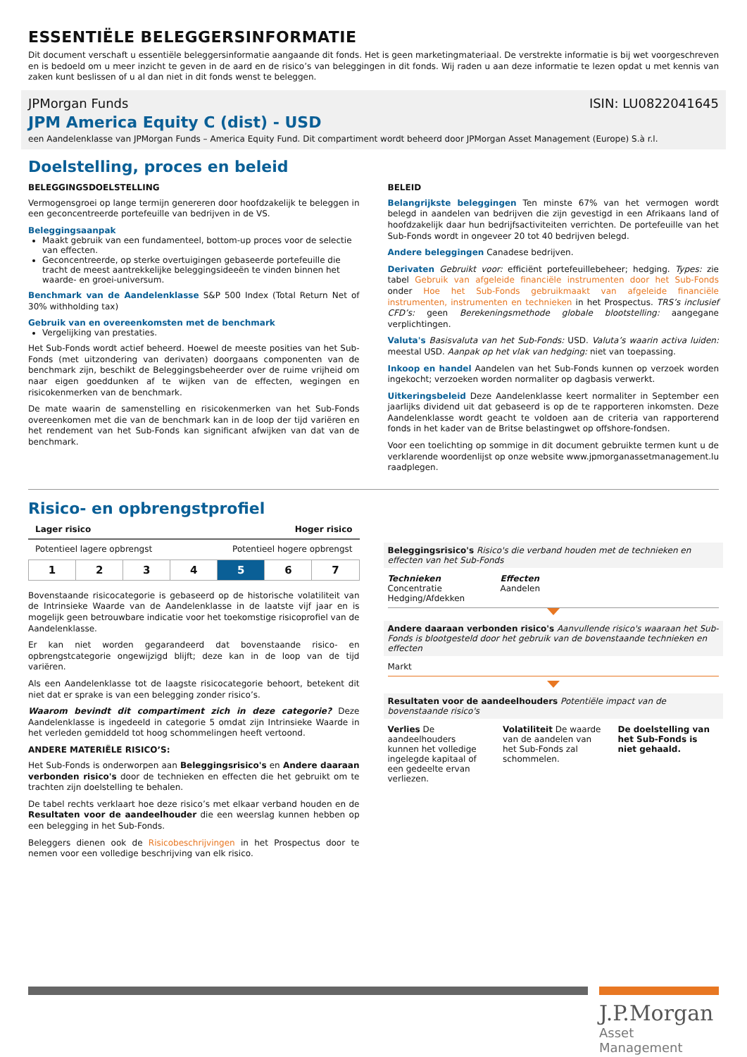ESSENTIËLE BELEGGERSINFORMATIE
Dit document verschaft u essentiële beleggersinformatie aangaande dit fonds. Het is geen marketingmateriaal. De verstrekte informatie is bij wet voorgeschreven en is bedoeld om u meer inzicht te geven in de aard en de risico’s van beleggingen in dit fonds. Wij raden u aan deze informatie te lezen opdat u met kennis van zaken kunt beslissen of u al dan niet in dit fonds wenst te beleggen.
JPMorgan Funds ISIN: LU0822041645
JPM America Equity C (dist) - USD
een Aandelenklasse van JPMorgan Funds – America Equity Fund. Dit compartiment wordt beheerd door JPMorgan Asset Management (Europe) S.à r.l.
Doelstelling, proces en beleid
BELEGGINGSDOELSTELLING
Vermogensgroei op lange termijn genereren door hoofdzakelijk te beleggen in een geconcentreerde portefeuille van bedrijven in de VS.
Beleggingsaanpak
Maakt gebruik van een fundamenteel, bottom-up proces voor de selectie van effecten.
Geconcentreerde, op sterke overtuigingen gebaseerde portefeuille die tracht de meest aantrekkelijke beleggingsideeën te vinden binnen het waarde- en groei-universum.
Benchmark van de Aandelenklasse S&P 500 Index (Total Return Net of 30% withholding tax)
Gebruik van en overeenkomsten met de benchmark
Vergelijking van prestaties.
Het Sub-Fonds wordt actief beheerd. Hoewel de meeste posities van het Sub-Fonds (met uitzondering van derivaten) doorgaans componenten van de benchmark zijn, beschikt de Beleggingsbeheerder over de ruime vrijheid om naar eigen goeddunken af te wijken van de effecten, wegingen en risicokenmerken van de benchmark.
De mate waarin de samenstelling en risicokenmerken van het Sub-Fonds overeenkomen met die van de benchmark kan in de loop der tijd variëren en het rendement van het Sub-Fonds kan significant afwijken van dat van de benchmark.
BELEID
Belangrijkste beleggingen Ten minste 67% van het vermogen wordt belegd in aandelen van bedrijven die zijn gevestigd in een Afrikaans land of hoofdzakelijk daar hun bedrijfsactiviteiten verrichten. De portefeuille van het Sub-Fonds wordt in ongeveer 20 tot 40 bedrijven belegd.
Andere beleggingen Canadese bedrijven.
Derivaten Gebruikt voor: efficiënt portefeuillebeheer; hedging. Types: zie tabel Gebruik van afgeleide financiële instrumenten door het Sub-Fonds onder Hoe het Sub-Fonds gebruikmaakt van afgeleide financiële instrumenten, instrumenten en technieken in het Prospectus. TRS’s inclusief CFD’s: geen Berekeningsmethode globale blootstelling: aangegane verplichtingen.
Valuta's Basisvaluta van het Sub-Fonds: USD. Valuta’s waarin activa luiden: meestal USD. Aanpak op het vlak van hedging: niet van toepassing.
Inkoop en handel Aandelen van het Sub-Fonds kunnen op verzoek worden ingekocht; verzoeken worden normaliter op dagbasis verwerkt.
Uitkeringsbeleid Deze Aandelenklasse keert normaliter in September een jaarlijks dividend uit dat gebaseerd is op de te rapporteren inkomsten. Deze Aandelenklasse wordt geacht te voldoen aan de criteria van rapporterend fonds in het kader van de Britse belastingwet op offshore-fondsen.
Voor een toelichting op sommige in dit document gebruikte termen kunt u de verklarende woordenlijst op onze website www.jpmorganassetmanagement.lu raadplegen.
Risico- en opbrengstprofiel
Lager risico Hoger risico
Potentieel lagere opbrengst Potentieel hogere opbrengst
| 1 | 2 | 3 | 4 | 5 | 6 | 7 |
Bovenstaande risicocategorie is gebaseerd op de historische volatiliteit van de Intrinsieke Waarde van de Aandelenklasse in de laatste vijf jaar en is mogelijk geen betrouwbare indicatie voor het toekomstige risicoprofiel van de Aandelenklasse.
Er kan niet worden gegarandeerd dat bovenstaande risico- en opbrengstcategorie ongewijzigd blijft; deze kan in de loop van de tijd variëren.
Als een Aandelenklasse tot de laagste risicocategorie behoort, betekent dit niet dat er sprake is van een belegging zonder risico’s.
Waarom bevindt dit compartiment zich in deze categorie? Deze Aandelenklasse is ingedeeld in categorie 5 omdat zijn Intrinsieke Waarde in het verleden gemiddeld tot hoog schommelingen heeft vertoond.
ANDERE MATERIËLE RISICO’S:
Het Sub-Fonds is onderworpen aan Beleggingsrisico's en Andere daaraan verbonden risico's door de technieken en effecten die het gebruikt om te trachten zijn doelstelling te behalen.
De tabel rechts verklaart hoe deze risico’s met elkaar verband houden en de Resultaten voor de aandeelhouder die een weerslag kunnen hebben op een belegging in het Sub-Fonds.
Beleggers dienen ook de Risicobeschrijvingen in het Prospectus door te nemen voor een volledige beschrijving van elk risico.
Beleggingsrisico's Risico's die verband houden met de technieken en effecten van het Sub-Fonds
Technieken
Concentratie
Hedging/Afdekken
Effecten
Aandelen
Andere daaraan verbonden risico's Aanvullende risico's waaraan het Sub-Fonds is blootgesteld door het gebruik van de bovenstaande technieken en effecten
Markt
Resultaten voor de aandeelhouders Potentiële impact van de bovenstaande risico's
Verlies De aandeelhouders kunnen het volledige ingelegde kapitaal of een gedeelte ervan verliezen.
Volatiliteit De waarde van de aandelen van het Sub-Fonds zal schommelen.
De doelstelling van het Sub-Fonds is niet gehaald.
J.P.Morgan
Asset Management